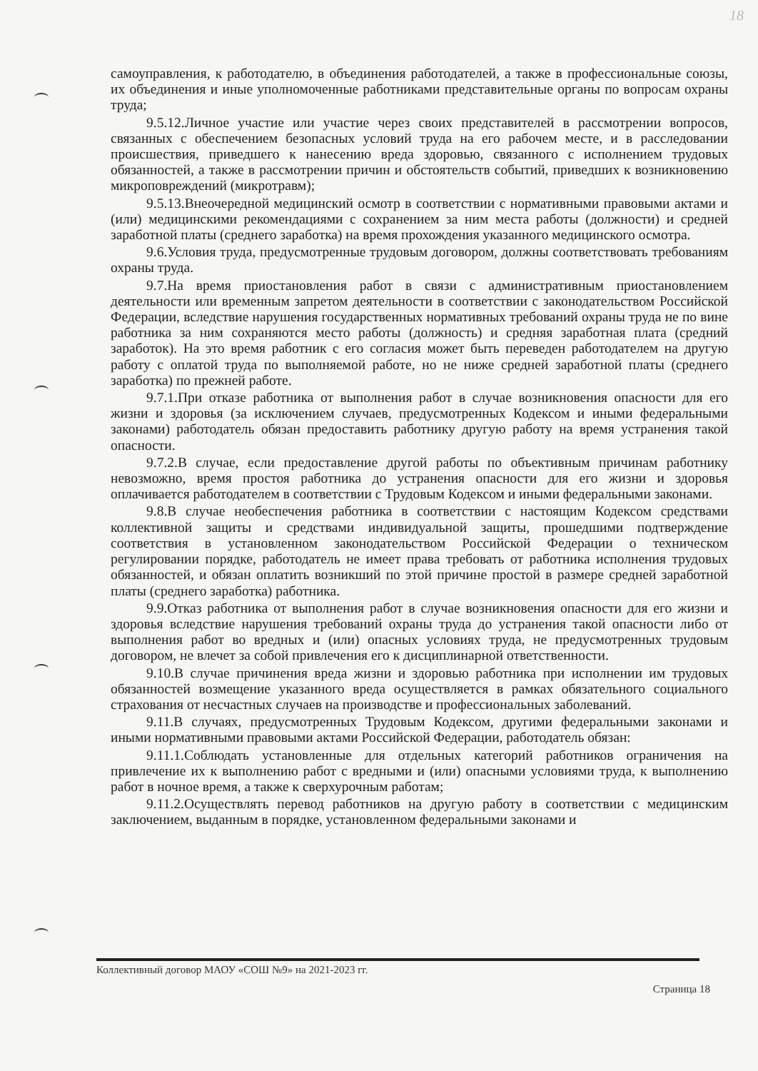18
самоуправления, к работодателю, в объединения работодателей, а также в профессиональные союзы, их объединения и иные уполномоченные работниками представительные органы по вопросам охраны труда;
9.5.12.Личное участие или участие через своих представителей в рассмотрении вопросов, связанных с обеспечением безопасных условий труда на его рабочем месте, и в расследовании происшествия, приведшего к нанесению вреда здоровью, связанного с исполнением трудовых обязанностей, а также в рассмотрении причин и обстоятельств событий, приведших к возникновению микроповреждений (микротравм);
9.5.13.Внеочередной медицинский осмотр в соответствии с нормативными правовыми актами и (или) медицинскими рекомендациями с сохранением за ним места работы (должности) и средней заработной платы (среднего заработка) на время прохождения указанного медицинского осмотра.
9.6.Условия труда, предусмотренные трудовым договором, должны соответствовать требованиям охраны труда.
9.7.На время приостановления работ в связи с административным приостановлением деятельности или временным запретом деятельности в соответствии с законодательством Российской Федерации, вследствие нарушения государственных нормативных требований охраны труда не по вине работника за ним сохраняются место работы (должность) и средняя заработная плата (средний заработок). На это время работник с его согласия может быть переведен работодателем на другую работу с оплатой труда по выполняемой работе, но не ниже средней заработной платы (среднего заработка) по прежней работе.
9.7.1.При отказе работника от выполнения работ в случае возникновения опасности для его жизни и здоровья (за исключением случаев, предусмотренных Кодексом и иными федеральными законами) работодатель обязан предоставить работнику другую работу на время устранения такой опасности.
9.7.2.В случае, если предоставление другой работы по объективным причинам работнику невозможно, время простоя работника до устранения опасности для его жизни и здоровья оплачивается работодателем в соответствии с Трудовым Кодексом и иными федеральными законами.
9.8.В случае необеспечения работника в соответствии с настоящим Кодексом средствами коллективной защиты и средствами индивидуальной защиты, прошедшими подтверждение соответствия в установленном законодательством Российской Федерации о техническом регулировании порядке, работодатель не имеет права требовать от работника исполнения трудовых обязанностей, и обязан оплатить возникший по этой причине простой в размере средней заработной платы (среднего заработка) работника.
9.9.Отказ работника от выполнения работ в случае возникновения опасности для его жизни и здоровья вследствие нарушения требований охраны труда до устранения такой опасности либо от выполнения работ во вредных и (или) опасных условиях труда, не предусмотренных трудовым договором, не влечет за собой привлечения его к дисциплинарной ответственности.
9.10.В случае причинения вреда жизни и здоровью работника при исполнении им трудовых обязанностей возмещение указанного вреда осуществляется в рамках обязательного социального страхования от несчастных случаев на производстве и профессиональных заболеваний.
9.11.В случаях, предусмотренных Трудовым Кодексом, другими федеральными законами и иными нормативными правовыми актами Российской Федерации, работодатель обязан:
9.11.1.Соблюдать установленные для отдельных категорий работников ограничения на привлечение их к выполнению работ с вредными и (или) опасными условиями труда, к выполнению работ в ночное время, а также к сверхурочным работам;
9.11.2.Осуществлять перевод работников на другую работу в соответствии с медицинским заключением, выданным в порядке, установленном федеральными законами и
Коллективный договор МАОУ «СОШ №9» на 2021-2023 гг.
Страница 18